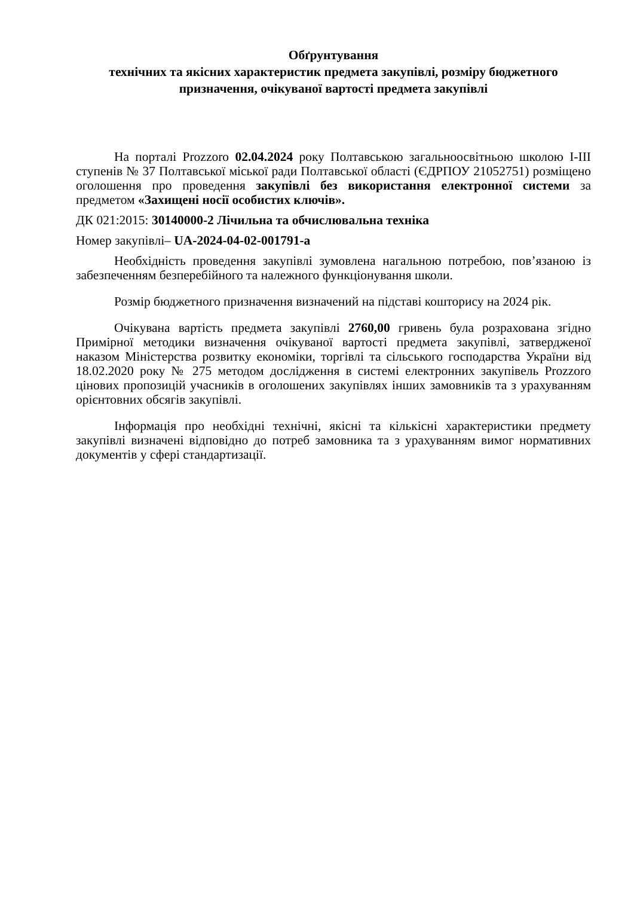Обґрунтування
технічних та якісних характеристик предмета закупівлі, розміру бюджетного призначення, очікуваної вартості предмета закупівлі
На порталі Prozzoro 02.04.2024 року Полтавською загальноосвітньою школою І-ІІІ ступенів № 37 Полтавської міської ради Полтавської області (ЄДРПОУ 21052751) розміщено оголошення про проведення закупівлі без використання електронної системи за предметом «Захищені носії особистих ключів».
ДК 021:2015: 30140000-2 Лічильна та обчислювальна техніка
Номер закупівлі– UA-2024-04-02-001791-a
Необхідність проведення закупівлі зумовлена нагальною потребою, пов’язаною із забезпеченням безперебійного та належного функціонування школи.
Розмір бюджетного призначення визначений на підставі кошторису на 2024 рік.
Очікувана вартість предмета закупівлі 2760,00 гривень була розрахована згідно Примірної методики визначення очікуваної вартості предмета закупівлі, затвердженої наказом Міністерства розвитку економіки, торгівлі та сільського господарства України від 18.02.2020 року № 275 методом дослідження в системі електронних закупівель Prozzoro цінових пропозицій учасників в оголошених закупівлях інших замовників та з урахуванням орієнтовних обсягів закупівлі.
Інформація про необхідні технічні, якісні та кількісні характеристики предмету закупівлі визначені відповідно до потреб замовника та з урахуванням вимог нормативних документів у сфері стандартизації.